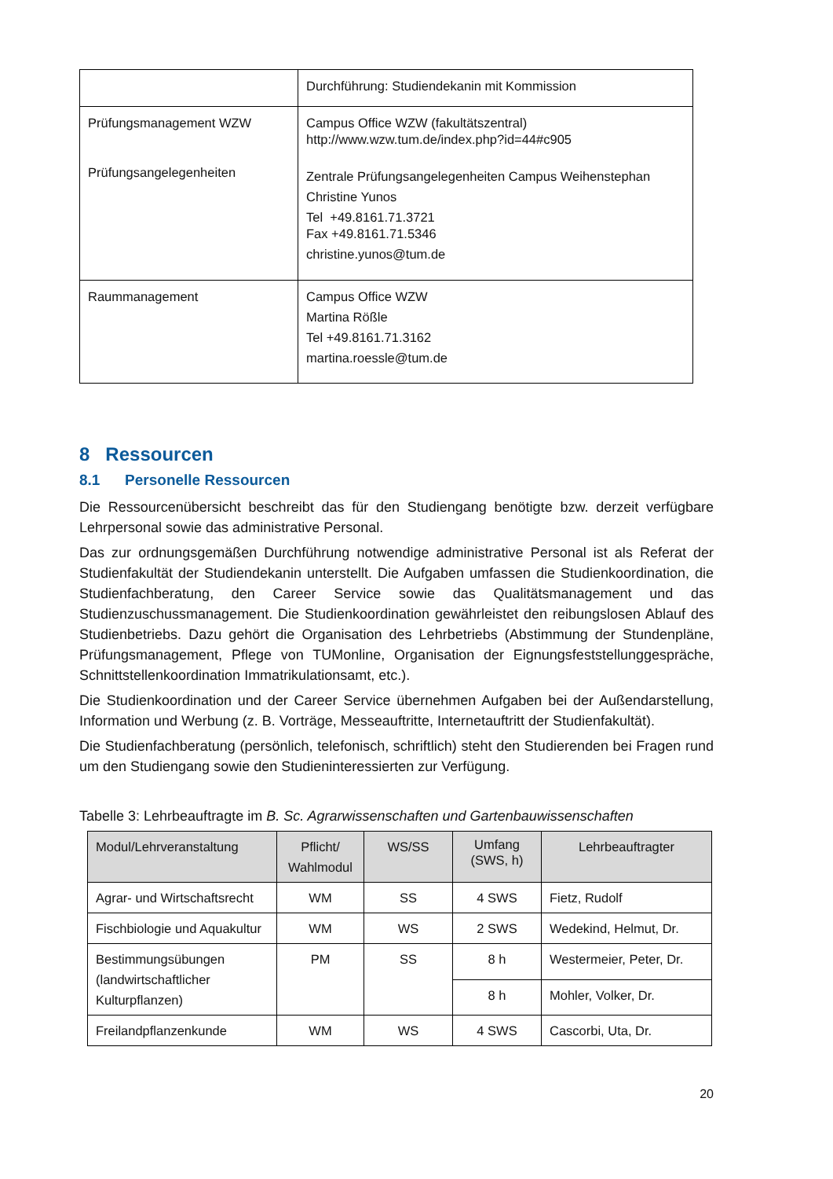| | Durchführung: Studiendekanin mit Kommission |
| Prüfungsmanagement WZW Prüfungsangelegenheiten | Campus Office WZW (fakultätszentral) http://www.wzw.tum.de/index.php?id=44#c905 Zentrale Prüfungsangelegenheiten Campus Weihenstephan Christine Yunos Tel +49.8161.71.3721 Fax +49.8161.71.5346 christine.yunos@tum.de |
| Raummanagement | Campus Office WZW Martina Rößle Tel +49.8161.71.3162 martina.roessle@tum.de |
8 Ressourcen
8.1 Personelle Ressourcen
Die Ressourcenübersicht beschreibt das für den Studiengang benötigte bzw. derzeit verfügbare Lehrpersonal sowie das administrative Personal.
Das zur ordnungsgemäßen Durchführung notwendige administrative Personal ist als Referat der Studienfakultät der Studiendekanin unterstellt. Die Aufgaben umfassen die Studienkoordination, die Studienfachberatung, den Career Service sowie das Qualitätsmanagement und das Studienzuschussmanagement. Die Studienkoordination gewährleistet den reibungslosen Ablauf des Studienbetriebs. Dazu gehört die Organisation des Lehrbetriebs (Abstimmung der Stundenpläne, Prüfungsmanagement, Pflege von TUMonline, Organisation der Eignungsfeststellunggespräche, Schnittstellenkoordination Immatrikulationsamt, etc.).
Die Studienkoordination und der Career Service übernehmen Aufgaben bei der Außendarstellung, Information und Werbung (z. B. Vorträge, Messeauftritte, Internetauftritt der Studienfakultät).
Die Studienfachberatung (persönlich, telefonisch, schriftlich) steht den Studierenden bei Fragen rund um den Studiengang sowie den Studieninteressierten zur Verfügung.
Tabelle 3: Lehrbeauftragte im B. Sc. Agrarwissenschaften und Gartenbauwissenschaften
| Modul/Lehrveranstaltung | Pflicht/ Wahlmodul | WS/SS | Umfang (SWS, h) | Lehrbeauftragter |
| --- | --- | --- | --- | --- |
| Agrar- und Wirtschaftsrecht | WM | SS | 4 SWS | Fietz, Rudolf |
| Fischbiologie und Aquakultur | WM | WS | 2 SWS | Wedekind, Helmut, Dr. |
| Bestimmungsübungen (landwirtschaftlicher Kulturpflanzen) | PM | SS | 8 h | Westermeier, Peter, Dr. |
| | | | 8 h | Mohler, Volker, Dr. |
| Freilandpflanzenkunde | WM | WS | 4 SWS | Cascorbi, Uta, Dr. |
20